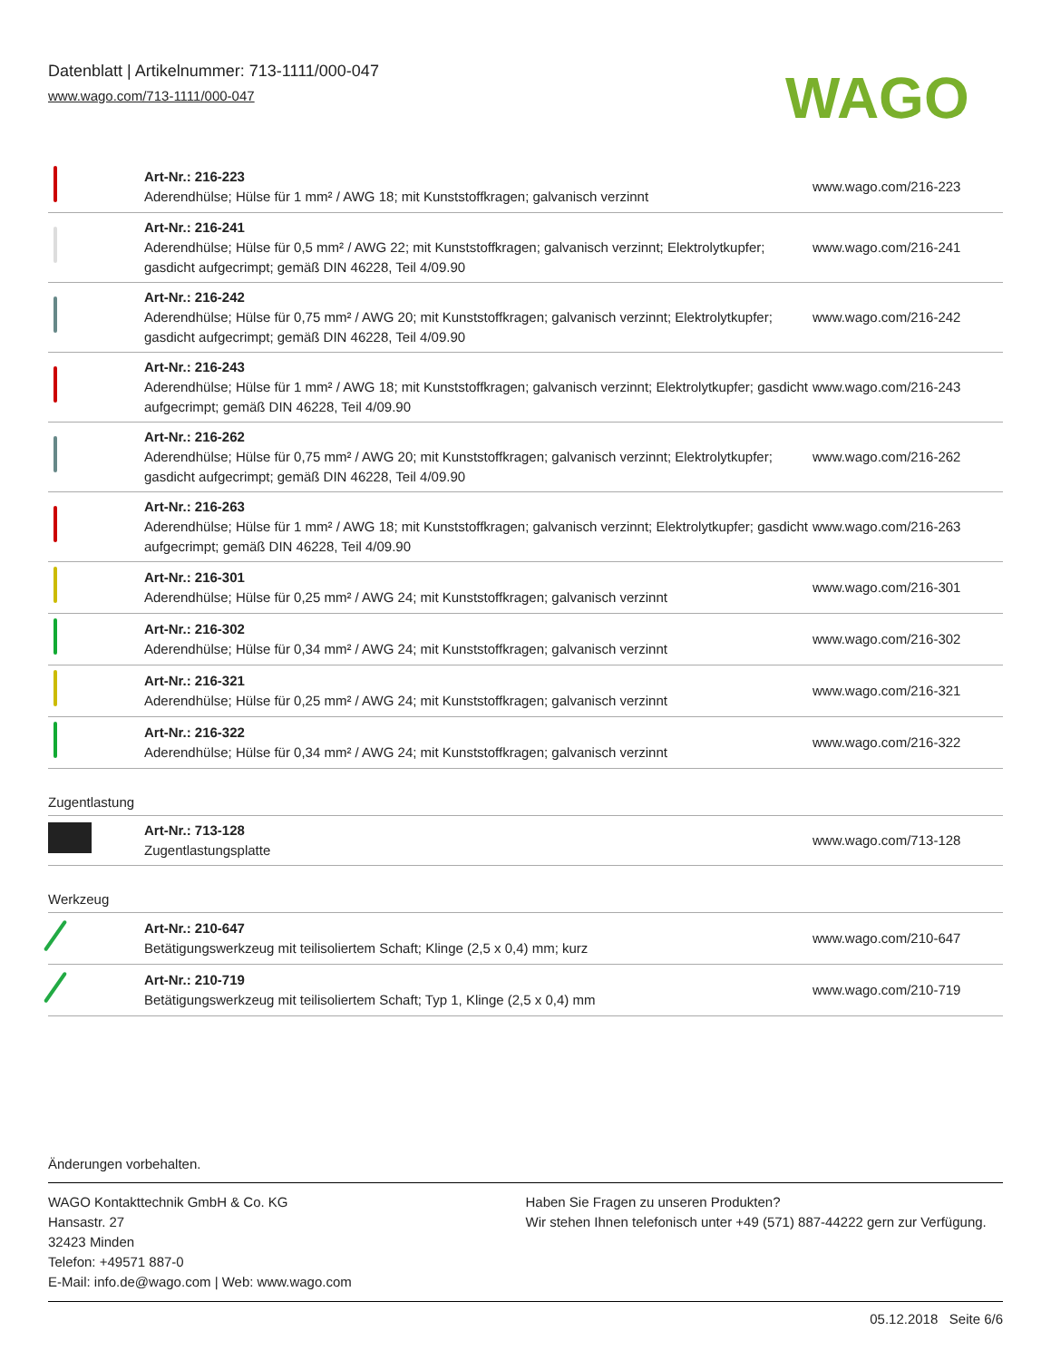Datenblatt | Artikelnummer: 713-1111/000-047
www.wago.com/713-1111/000-047
WAGO
| | Art-Nr.: 216-223 Aderendhülse; Hülse für 1 mm² / AWG 18; mit Kunststoffkragen; galvanisch verzinnt | www.wago.com/216-223 |
| | Art-Nr.: 216-241 Aderendhülse; Hülse für 0,5 mm² / AWG 22; mit Kunststoffkragen; galvanisch verzinnt; Elektrolytkupfer; gasdicht aufgecrimpt; gemäß DIN 46228, Teil 4/09.90 | www.wago.com/216-241 |
| | Art-Nr.: 216-242 Aderendhülse; Hülse für 0,75 mm² / AWG 20; mit Kunststoffkragen; galvanisch verzinnt; Elektrolytkupfer; gasdicht aufgecrimpt; gemäß DIN 46228, Teil 4/09.90 | www.wago.com/216-242 |
| | Art-Nr.: 216-243 Aderendhülse; Hülse für 1 mm² / AWG 18; mit Kunststoffkragen; galvanisch verzinnt; Elektrolytkupfer; gasdicht aufgecrimpt; gemäß DIN 46228, Teil 4/09.90 | www.wago.com/216-243 |
| | Art-Nr.: 216-262 Aderendhülse; Hülse für 0,75 mm² / AWG 20; mit Kunststoffkragen; galvanisch verzinnt; Elektrolytkupfer; gasdicht aufgecrimpt; gemäß DIN 46228, Teil 4/09.90 | www.wago.com/216-262 |
| | Art-Nr.: 216-263 Aderendhülse; Hülse für 1 mm² / AWG 18; mit Kunststoffkragen; galvanisch verzinnt; Elektrolytkupfer; gasdicht aufgecrimpt; gemäß DIN 46228, Teil 4/09.90 | www.wago.com/216-263 |
| | Art-Nr.: 216-301 Aderendhülse; Hülse für 0,25 mm² / AWG 24; mit Kunststoffkragen; galvanisch verzinnt | www.wago.com/216-301 |
| | Art-Nr.: 216-302 Aderendhülse; Hülse für 0,34 mm² / AWG 24; mit Kunststoffkragen; galvanisch verzinnt | www.wago.com/216-302 |
| | Art-Nr.: 216-321 Aderendhülse; Hülse für 0,25 mm² / AWG 24; mit Kunststoffkragen; galvanisch verzinnt | www.wago.com/216-321 |
| | Art-Nr.: 216-322 Aderendhülse; Hülse für 0,34 mm² / AWG 24; mit Kunststoffkragen; galvanisch verzinnt | www.wago.com/216-322 |
Zugentlastung
| | Art-Nr.: 713-128 Zugentlastungsplatte | www.wago.com/713-128 |
Werkzeug
| | Art-Nr.: 210-647 Betätigungswerkzeug mit teilisoliertem Schaft; Klinge (2,5 x 0,4) mm; kurz | www.wago.com/210-647 |
| | Art-Nr.: 210-719 Betätigungswerkzeug mit teilisoliertem Schaft; Typ 1, Klinge (2,5 x 0,4) mm | www.wago.com/210-719 |
Änderungen vorbehalten.
WAGO Kontakttechnik GmbH & Co. KG
Hansastr. 27
32423 Minden
Telefon: +49571 887-0
E-Mail: info.de@wago.com | Web: www.wago.com
Haben Sie Fragen zu unseren Produkten?
Wir stehen Ihnen telefonisch unter +49 (571) 887-44222 gern zur Verfügung.
05.12.2018 Seite 6/6